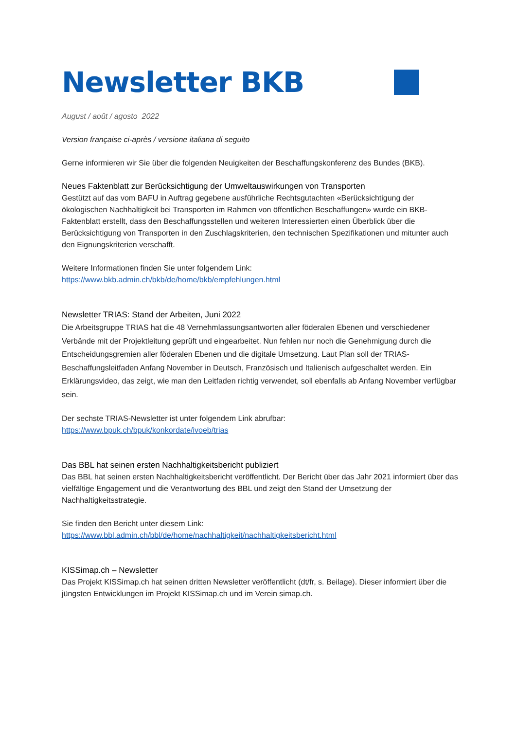Newsletter BKB
August / août / agosto 2022
Version française ci-après / versione italiana di seguito
Gerne informieren wir Sie über die folgenden Neuigkeiten der Beschaffungskonferenz des Bundes (BKB).
Neues Faktenblatt zur Berücksichtigung der Umweltauswirkungen von Transporten
Gestützt auf das vom BAFU in Auftrag gegebene ausführliche Rechtsgutachten «Berücksichtigung der ökologischen Nachhaltigkeit bei Transporten im Rahmen von öffentlichen Beschaffungen» wurde ein BKB-Faktenblatt erstellt, dass den Beschaffungsstellen und weiteren Interessierten einen Überblick über die
Berücksichtigung von Transporten in den Zuschlagskriterien, den technischen Spezifikationen und mitunter auch den Eignungskriterien verschafft.
Weitere Informationen finden Sie unter folgendem Link:
https://www.bkb.admin.ch/bkb/de/home/bkb/empfehlungen.html
Newsletter TRIAS: Stand der Arbeiten, Juni 2022
Die Arbeitsgruppe TRIAS hat die 48 Vernehmlassungsantworten aller föderalen Ebenen und verschiedener Verbände mit der Projektleitung geprüft und eingearbeitet. Nun fehlen nur noch die Genehmigung durch die Entscheidungsgremien aller föderalen Ebenen und die digitale Umsetzung. Laut Plan soll der TRIAS-Beschaffungsleitfaden Anfang November in Deutsch, Französisch und Italienisch aufgeschaltet werden. Ein Erklärungsvideo, das zeigt, wie man den Leitfaden richtig verwendet, soll ebenfalls ab Anfang November verfügbar sein.
Der sechste TRIAS-Newsletter ist unter folgendem Link abrufbar:
https://www.bpuk.ch/bpuk/konkordate/ivoeb/trias
Das BBL hat seinen ersten Nachhaltigkeitsbericht publiziert
Das BBL hat seinen ersten Nachhaltigkeitsbericht veröffentlicht. Der Bericht über das Jahr 2021 informiert über das vielfältige Engagement und die Verantwortung des BBL und zeigt den Stand der Umsetzung der Nachhaltigkeitsstrategie.
Sie finden den Bericht unter diesem Link:
https://www.bbl.admin.ch/bbl/de/home/nachhaltigkeit/nachhaltigkeitsbericht.html
KISSimap.ch – Newsletter
Das Projekt KISSimap.ch hat seinen dritten Newsletter veröffentlicht (dt/fr, s. Beilage). Dieser informiert über die jüngsten Entwicklungen im Projekt KISSimap.ch und im Verein simap.ch.